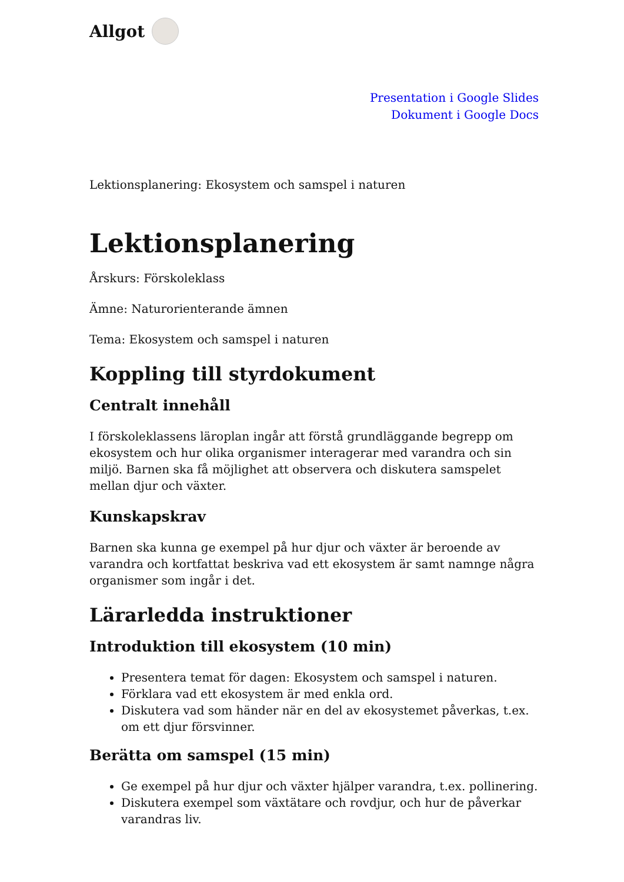Allgot
Presentation i Google Slides
Dokument i Google Docs
Lektionsplanering: Ekosystem och samspel i naturen
Lektionsplanering
Årskurs: Förskoleklass
Ämne: Naturorienterande ämnen
Tema: Ekosystem och samspel i naturen
Koppling till styrdokument
Centralt innehåll
I förskoleklassens läroplan ingår att förstå grundläggande begrepp om ekosystem och hur olika organismer interagerar med varandra och sin miljö. Barnen ska få möjlighet att observera och diskutera samspelet mellan djur och växter.
Kunskapskrav
Barnen ska kunna ge exempel på hur djur och växter är beroende av varandra och kortfattat beskriva vad ett ekosystem är samt namnge några organismer som ingår i det.
Lärarledda instruktioner
Introduktion till ekosystem (10 min)
Presentera temat för dagen: Ekosystem och samspel i naturen.
Förklara vad ett ekosystem är med enkla ord.
Diskutera vad som händer när en del av ekosystemet påverkas, t.ex. om ett djur försvinner.
Berätta om samspel (15 min)
Ge exempel på hur djur och växter hjälper varandra, t.ex. pollinering.
Diskutera exempel som växtätare och rovdjur, och hur de påverkar varandras liv.